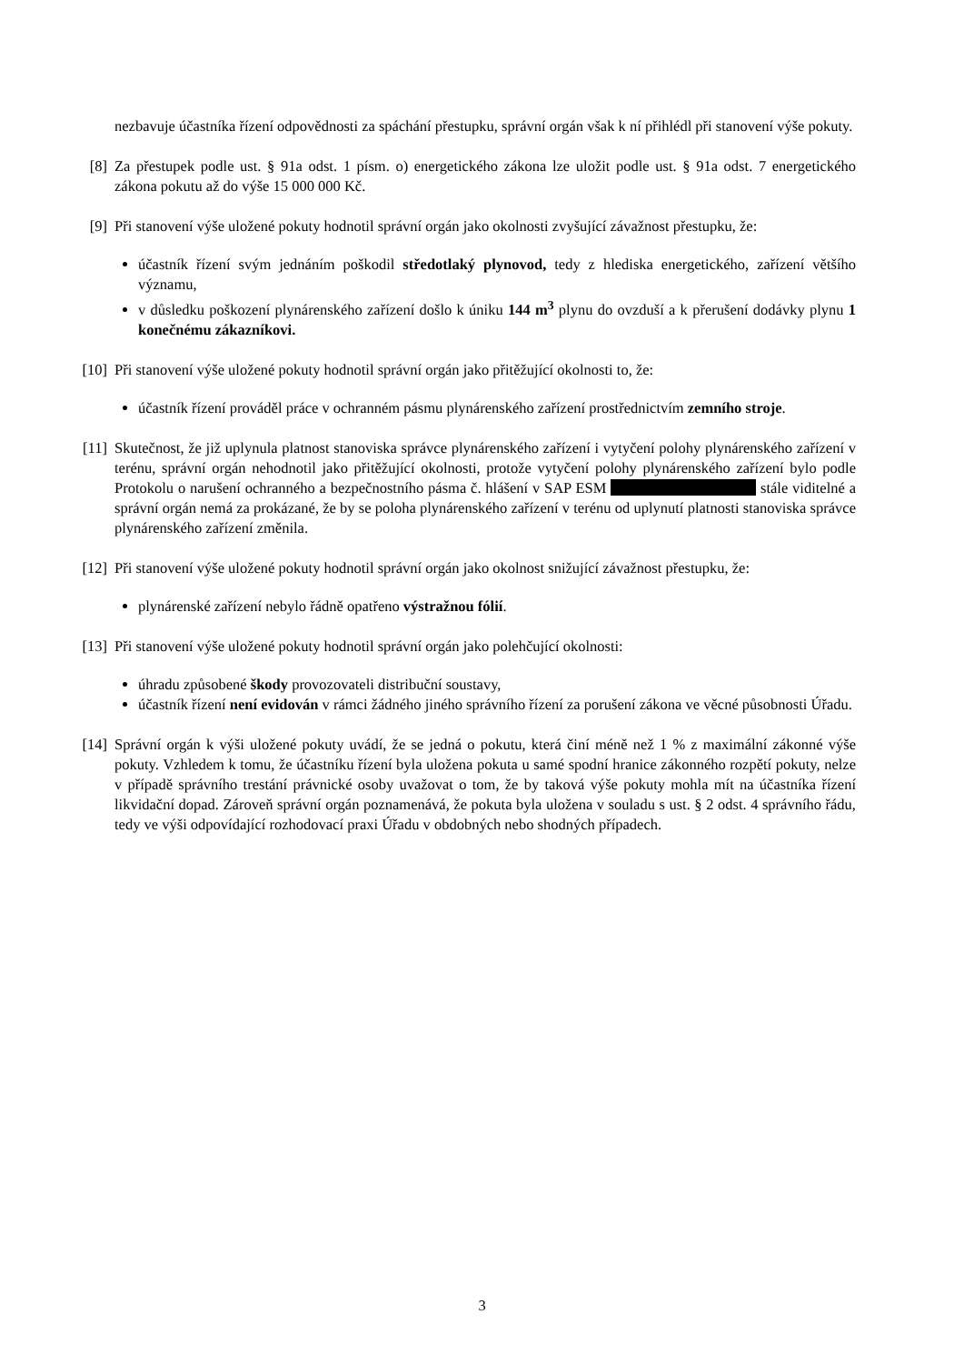nezbavuje účastníka řízení odpovědnosti za spáchání přestupku, správní orgán však k ní přihlédl při stanovení výše pokuty.
[8] Za přestupek podle ust. § 91a odst. 1 písm. o) energetického zákona lze uložit podle ust. § 91a odst. 7 energetického zákona pokutu až do výše 15 000 000 Kč.
[9] Při stanovení výše uložené pokuty hodnotil správní orgán jako okolnosti zvyšující závažnost přestupku, že:
účastník řízení svým jednáním poškodil středotlaký plynovod, tedy z hlediska energetického, zařízení většího významu,
v důsledku poškození plynárenského zařízení došlo k úniku 144 m<sup>3</sup> plynu do ovzduší a k přerušení dodávky plynu 1 konečnému zákazníkovi.
[10] Při stanovení výše uložené pokuty hodnotil správní orgán jako přitěžující okolnosti to, že:
účastník řízení prováděl práce v ochranném pásmu plynárenského zařízení prostřednictvím zemního stroje.
[11] Skutečnost, že již uplynula platnost stanoviska správce plynárenského zařízení i vytyčení polohy plynárenského zařízení v terénu, správní orgán nehodnotil jako přitěžující okolnosti, protože vytyčení polohy plynárenského zařízení bylo podle Protokolu o narušení ochranného a bezpečnostního pásma č. hlášení v SAP ESM stále viditelné a správní orgán nemá za prokázané, že by se poloha plynárenského zařízení v terénu od uplynutí platnosti stanoviska správce plynárenského zařízení změnila.
[12] Při stanovení výše uložené pokuty hodnotil správní orgán jako okolnost snižující závažnost přestupku, že:
plynárenské zařízení nebylo řádně opatřeno výstražnou fólií.
[13] Při stanovení výše uložené pokuty hodnotil správní orgán jako polehčující okolnosti:
úhradu způsobené škody provozovateli distribuční soustavy,
účastník řízení není evidován v rámci žádného jiného správního řízení za porušení zákona ve věcné působnosti Úřadu.
[14] Správní orgán k výši uložené pokuty uvádí, že se jedná o pokutu, která činí méně než 1 % z maximální zákonné výše pokuty. Vzhledem k tomu, že účastníku řízení byla uložena pokuta u samé spodní hranice zákonného rozpětí pokuty, nelze v případě správního trestání právnické osoby uvažovat o tom, že by taková výše pokuty mohla mít na účastníka řízení likvidační dopad. Zároveň správní orgán poznamenává, že pokuta byla uložena v souladu s ust. § 2 odst. 4 správního řádu, tedy ve výši odpovídající rozhodovací praxi Úřadu v obdobných nebo shodných případech.
3